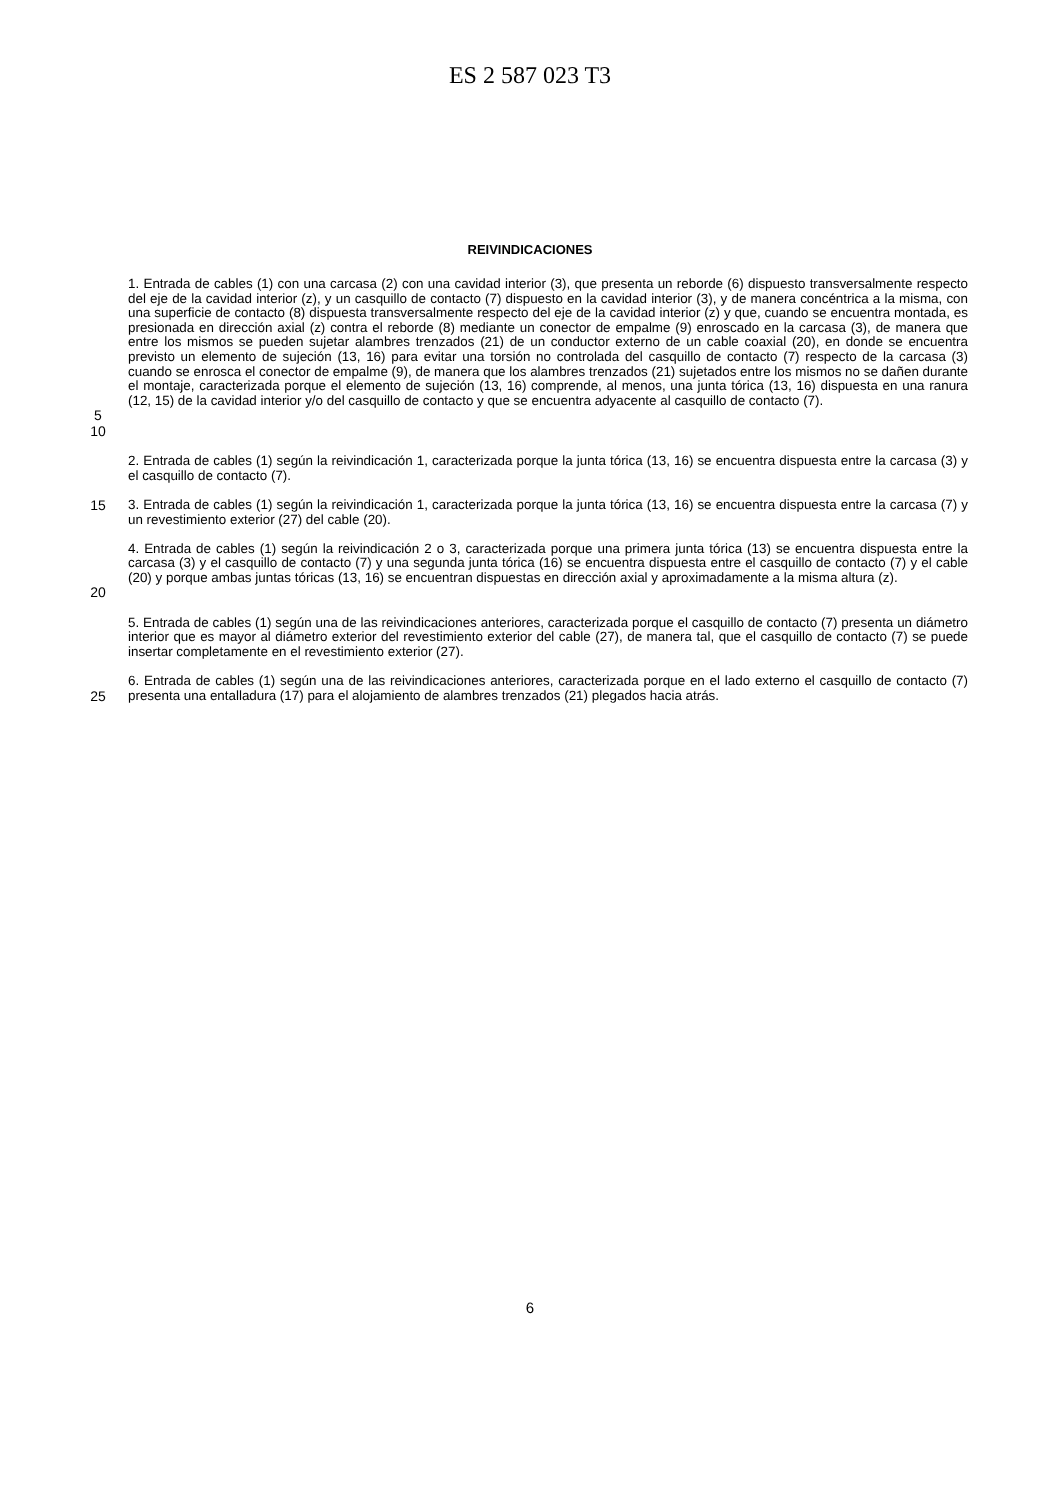ES 2 587 023 T3
REIVINDICACIONES
1. Entrada de cables (1) con una carcasa (2) con una cavidad interior (3), que presenta un reborde (6) dispuesto transversalmente respecto del eje de la cavidad interior (z), y un casquillo de contacto (7) dispuesto en la cavidad interior (3), y de manera concéntrica a la misma, con una superficie de contacto (8) dispuesta transversalmente respecto del eje de la cavidad interior (z) y que, cuando se encuentra montada, es presionada en dirección axial (z) contra el reborde (8) mediante un conector de empalme (9) enroscado en la carcasa (3), de manera que entre los mismos se pueden sujetar alambres trenzados (21) de un conductor externo de un cable coaxial (20), en donde se encuentra previsto un elemento de sujeción (13, 16) para evitar una torsión no controlada del casquillo de contacto (7) respecto de la carcasa (3) cuando se enrosca el conector de empalme (9), de manera que los alambres trenzados (21) sujetados entre los mismos no se dañen durante el montaje, caracterizada porque el elemento de sujeción (13, 16) comprende, al menos, una junta tórica (13, 16) dispuesta en una ranura (12, 15) de la cavidad interior y/o del casquillo de contacto y que se encuentra adyacente al casquillo de contacto (7).
5
10
2. Entrada de cables (1) según la reivindicación 1, caracterizada porque la junta tórica (13, 16) se encuentra dispuesta entre la carcasa (3) y el casquillo de contacto (7).
15 3. Entrada de cables (1) según la reivindicación 1, caracterizada porque la junta tórica (13, 16) se encuentra dispuesta entre la carcasa (7) y un revestimiento exterior (27) del cable (20).
20 4. Entrada de cables (1) según la reivindicación 2 o 3, caracterizada porque una primera junta tórica (13) se encuentra dispuesta entre la carcasa (3) y el casquillo de contacto (7) y una segunda junta tórica (16) se encuentra dispuesta entre el casquillo de contacto (7) y el cable (20) y porque ambas juntas tóricas (13, 16) se encuentran dispuestas en dirección axial y aproximadamente a la misma altura (z).
5. Entrada de cables (1) según una de las reivindicaciones anteriores, caracterizada porque el casquillo de contacto (7) presenta un diámetro interior que es mayor al diámetro exterior del revestimiento exterior del cable (27), de manera tal, que el casquillo de contacto (7) se puede insertar completamente en el revestimiento exterior (27).
25 6. Entrada de cables (1) según una de las reivindicaciones anteriores, caracterizada porque en el lado externo el casquillo de contacto (7) presenta una entalladura (17) para el alojamiento de alambres trenzados (21) plegados hacia atrás.
6